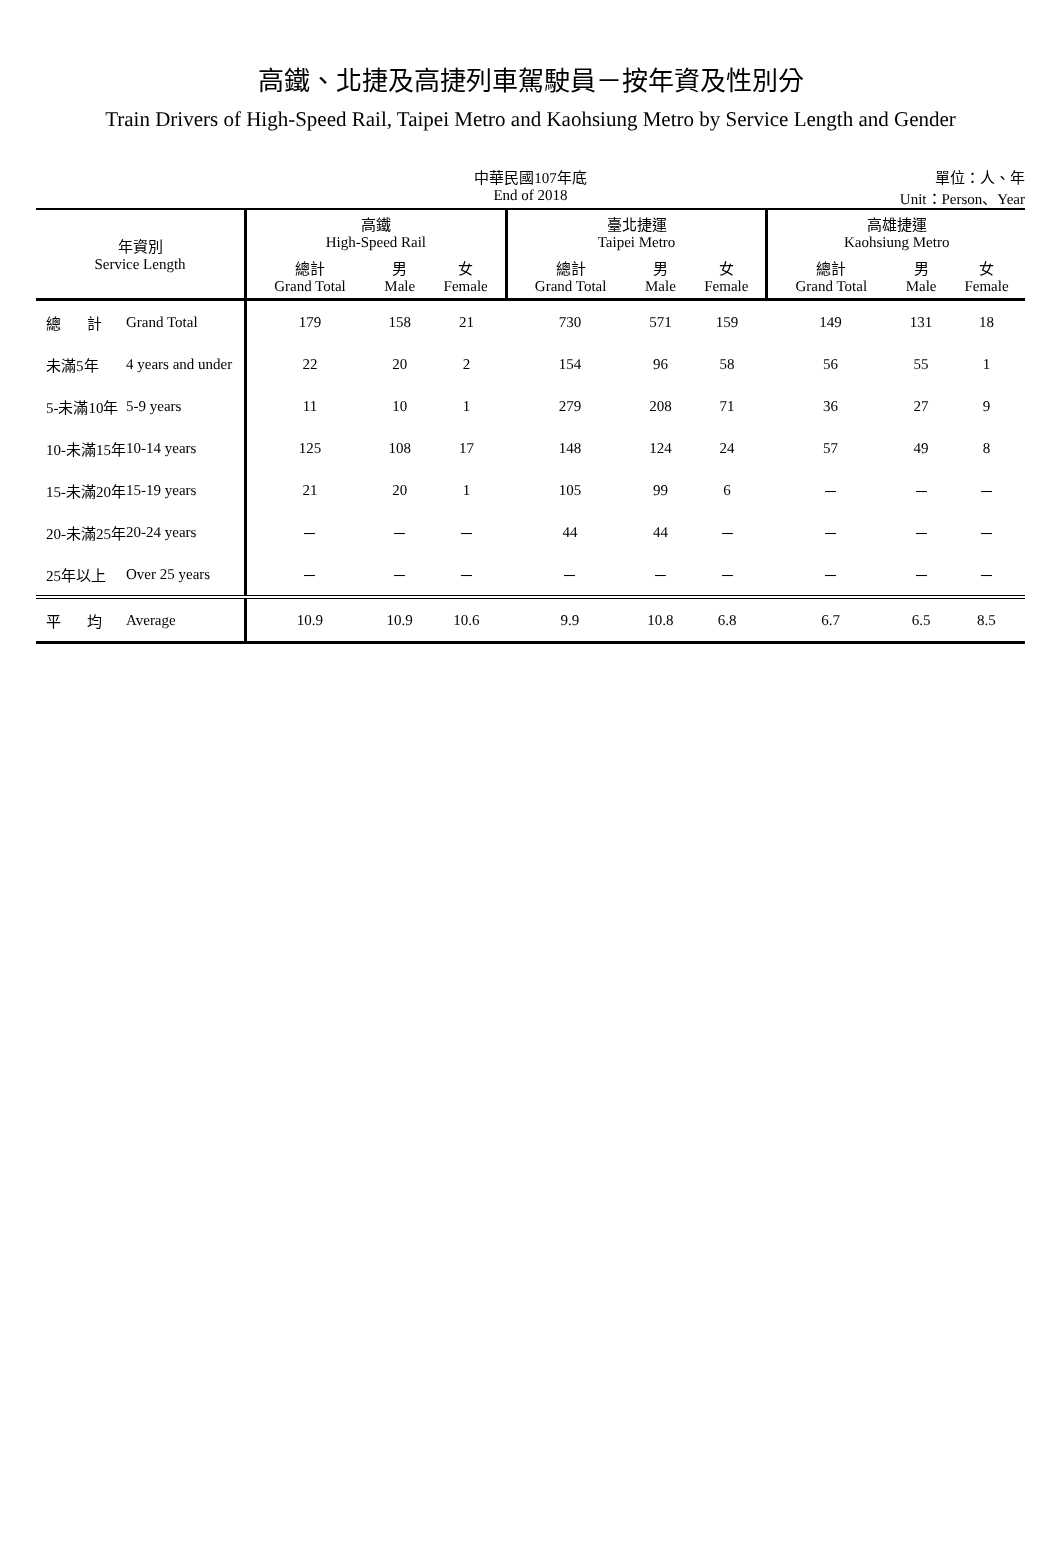高鐵、北捷及高捷列車駕駛員－按年資及性別分
Train Drivers of High-Speed Rail, Taipei Metro and Kaohsiung Metro by Service Length and Gender
中華民國107年底
End of 2018
單位：人、年
Unit：Person、Year
| 年資別 Service Length | | 高鐵 High-Speed Rail | | | 臺北捷運 Taipei Metro | | | 高雄捷運 Kaohsiung Metro | | |
| --- | --- | --- | --- | --- | --- | --- | --- | --- | --- | --- |
| | | 總計 Grand Total | 男 Male | 女 Female | 總計 Grand Total | 男 Male | 女 Female | 總計 Grand Total | 男 Male | 女 Female |
| 總 計 | Grand Total | 179 | 158 | 21 | 730 | 571 | 159 | 149 | 131 | 18 |
| 未滿5年 | 4 years and under | 22 | 20 | 2 | 154 | 96 | 58 | 56 | 55 | 1 |
| 5-未滿10年 | 5-9 years | 11 | 10 | 1 | 279 | 208 | 71 | 36 | 27 | 9 |
| 10-未滿15年 | 10-14 years | 125 | 108 | 17 | 148 | 124 | 24 | 57 | 49 | 8 |
| 15-未滿20年 | 15-19 years | 21 | 20 | 1 | 105 | 99 | 6 | － | － | － |
| 20-未滿25年 | 20-24 years | － | － | － | 44 | 44 | － | － | － | － |
| 25年以上 | Over 25 years | － | － | － | － | － | － | － | － | － |
| 平 均 | Average | 10.9 | 10.9 | 10.6 | 9.9 | 10.8 | 6.8 | 6.7 | 6.5 | 8.5 |